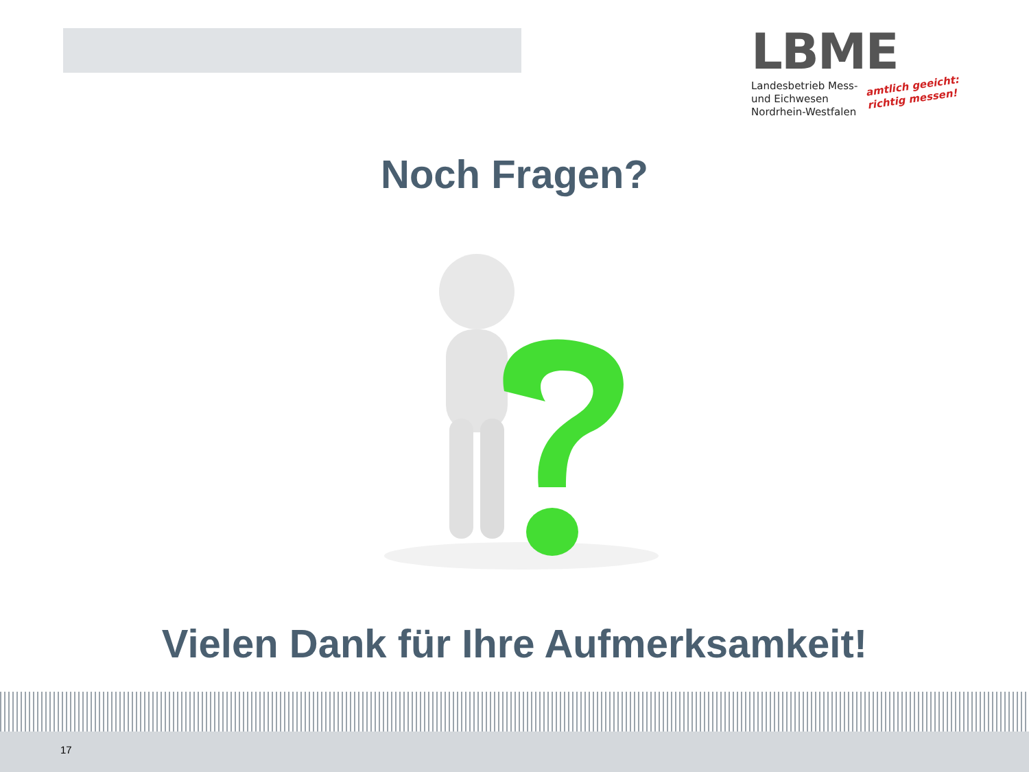LBME
Landesbetrieb Mess-
und Eichwesen
Nordrhein-Westfalen
amtlich geeicht:
richtig messen!
Noch Fragen?
Vielen Dank für Ihre Aufmerksamkeit!
17